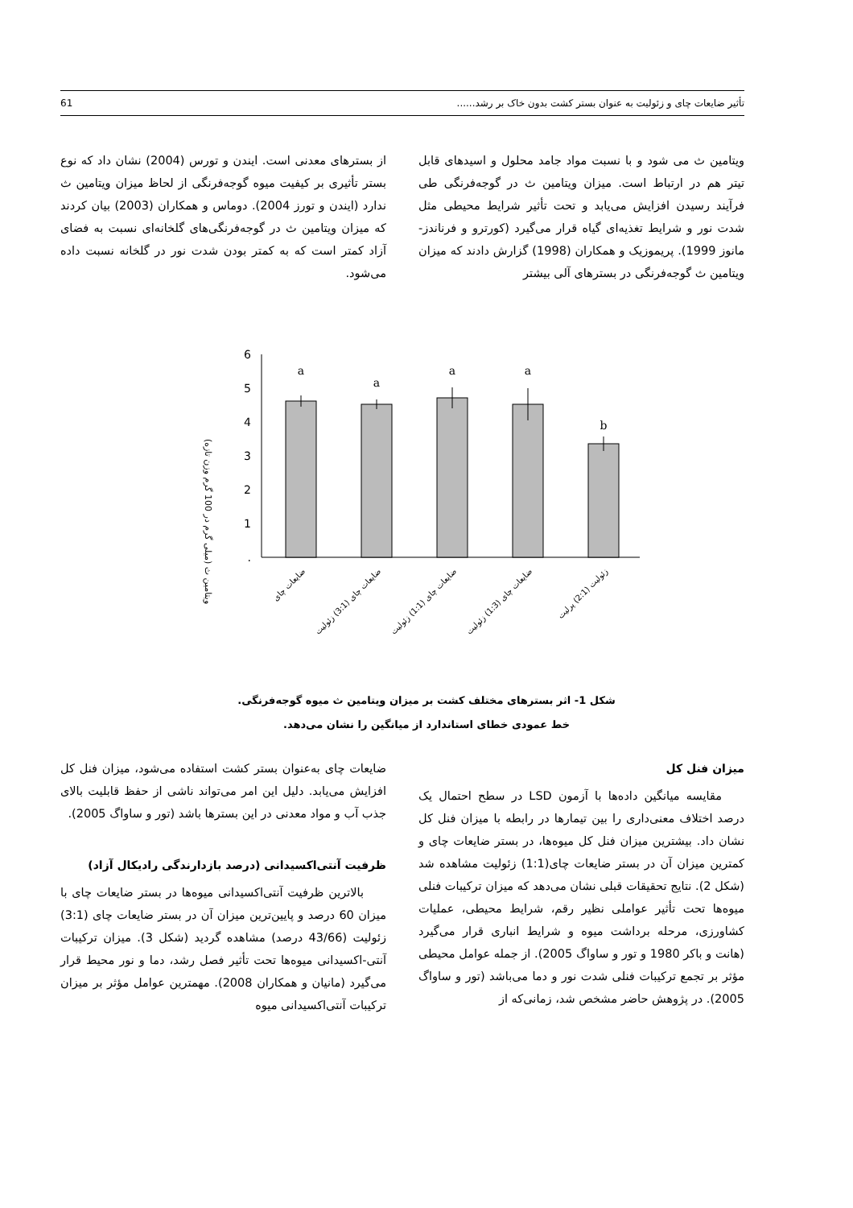تأثیر ضایعات چای و زئولیت به عنوان بستر کشت بدون خاک بر رشد...... 61
ویتامین ث می شود و با نسبت مواد جامد محلول و اسیدهای قابل تیتر هم در ارتباط است. میزان ویتامین ث در گوجه‌فرنگی طی فرآیند رسیدن افزایش می‌یابد و تحت تأثیر شرایط محیطی مثل شدت نور و شرایط تغذیه‌ای گیاه قرار می‌گیرد (کورترو و فرناندز-مانوز 1999). پریموزیک و همکاران (1998) گزارش دادند که میزان ویتامین ث گوجه‌فرنگی در بسترهای آلی بیشتر
از بسترهای معدنی است. ایندن و تورس (2004) نشان داد که نوع بستر تأثیری بر کیفیت میوه گوجه‌فرنگی از لحاظ میزان ویتامین ث ندارد (ایندن و تورز 2004). دوماس و همکاران (2003) بیان کردند که میزان ویتامین ث در گوجه‌فرنگی‌های گلخانه‌ای نسبت به فضای آزاد کمتر است که به کمتر بودن شدت نور در گلخانه نسبت داده می‌شود.
ویتامین ث (میلی گرم در 100 گرم وزن تازه)
6
5
4
3
2
1
.
a
a
a
a
b
ضایعات چای
ضایعات چای (3:1) زئولیت
ضایعات چای (1:1) زئولیت
ضایعات چای (1:3) زئولیت
زئولیت (2:1) پرلیت
شکل 1- اثر بسترهای مختلف کشت بر میزان ویتامین ث میوه گوجه‌فرنگی.
خط عمودی خطای استاندارد از میانگین را نشان می‌دهد.
میزان فنل کل
مقایسه میانگین داده‌ها با آزمون LSD در سطح احتمال یک درصد اختلاف معنی‌داری را بین تیمارها در رابطه با میزان فنل کل نشان داد. بیشترین میزان فنل کل میوه‌ها، در بستر ضایعات چای و کمترین میزان آن در بستر ضایعات چای(1:1) زئولیت مشاهده شد (شکل 2). نتایج تحقیقات قبلی نشان می‌دهد که میزان ترکیبات فنلی میوه‌ها تحت تأثیر عواملی نظیر رقم، شرایط محیطی، عملیات کشاورزی، مرحله برداشت میوه و شرایط انباری قرار می‌گیرد (هانت و باکر 1980 و تور و ساواگ 2005). از جمله عوامل محیطی مؤثر بر تجمع ترکیبات فنلی شدت نور و دما می‌باشد (تور و ساواگ 2005). در پژوهش حاضر مشخص شد، زمانی‌که از
ضایعات چای به‌عنوان بستر کشت استفاده می‌شود، میزان فنل کل افزایش می‌یابد. دلیل این امر می‌تواند ناشی از حفظ قابلیت بالای جذب آب و مواد معدنی در این بسترها باشد (تور و ساواگ 2005).
ظرفیت آنتی‌اکسیدانی (درصد بازدارندگی رادیکال آزاد)
بالاترین ظرفیت آنتی‌اکسیدانی میوه‌ها در بستر ضایعات چای با میزان 60 درصد و پایین‌ترین میزان آن در بستر ضایعات چای (3:1) زئولیت (43/66 درصد) مشاهده گردید (شکل 3). میزان ترکیبات آنتی-اکسیدانی میوه‌ها تحت تأثیر فصل رشد، دما و نور محیط قرار می‌گیرد (مانیان و همکاران 2008). مهمترین عوامل مؤثر بر میزان ترکیبات آنتی‌اکسیدانی میوه